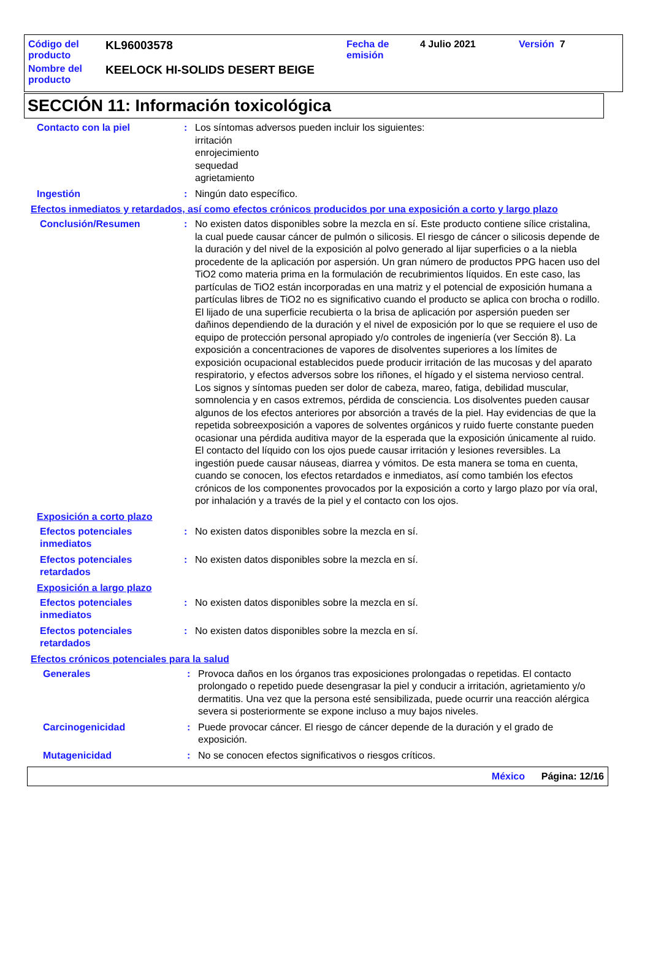| Código del producto | KL96003578 | Fecha de emisión | 4 Julio 2021 | Versión 7 |
| Nombre del producto | KEELOCK HI-SOLIDS DESERT BEIGE | | | |
SECCIÓN 11: Información toxicológica
Contacto con la piel : Los síntomas adversos pueden incluir los siguientes:
irritación
enrojecimiento
sequedad
agrietamiento
Ingestión : Ningún dato específico.
Efectos inmediatos y retardados, así como efectos crónicos producidos por una exposición a corto y largo plazo
Conclusión/Resumen : No existen datos disponibles sobre la mezcla en sí. Este producto contiene sílice cristalina, la cual puede causar cáncer de pulmón o silicosis. El riesgo de cáncer o silicosis depende de la duración y del nivel de la exposición al polvo generado al lijar superficies o a la niebla procedente de la aplicación por aspersión. Un gran número de productos PPG hacen uso del TiO2 como materia prima en la formulación de recubrimientos líquidos. En este caso, las partículas de TiO2 están incorporadas en una matriz y el potencial de exposición humana a partículas libres de TiO2 no es significativo cuando el producto se aplica con brocha o rodillo. El lijado de una superficie recubierta o la brisa de aplicación por aspersión pueden ser dañinos dependiendo de la duración y el nivel de exposición por lo que se requiere el uso de equipo de protección personal apropiado y/o controles de ingeniería (ver Sección 8). La exposición a concentraciones de vapores de disolventes superiores a los límites de exposición ocupacional establecidos puede producir irritación de las mucosas y del aparato respiratorio, y efectos adversos sobre los riñones, el hígado y el sistema nervioso central. Los signos y síntomas pueden ser dolor de cabeza, mareo, fatiga, debilidad muscular, somnolencia y en casos extremos, pérdida de consciencia. Los disolventes pueden causar algunos de los efectos anteriores por absorción a través de la piel. Hay evidencias de que la repetida sobreexposición a vapores de solventes orgánicos y ruido fuerte constante pueden ocasionar una pérdida auditiva mayor de la esperada que la exposición únicamente al ruido. El contacto del líquido con los ojos puede causar irritación y lesiones reversibles. La ingestión puede causar náuseas, diarrea y vómitos. De esta manera se toma en cuenta, cuando se conocen, los efectos retardados e inmediatos, así como también los efectos crónicos de los componentes provocados por la exposición a corto y largo plazo por vía oral, por inhalación y a través de la piel y el contacto con los ojos.
Exposición a corto plazo
Efectos potenciales inmediatos
: No existen datos disponibles sobre la mezcla en sí.
Efectos potenciales retardados
: No existen datos disponibles sobre la mezcla en sí.
Exposición a largo plazo
Efectos potenciales inmediatos
: No existen datos disponibles sobre la mezcla en sí.
Efectos potenciales retardados
: No existen datos disponibles sobre la mezcla en sí.
Efectos crónicos potenciales para la salud
Generales : Provoca daños en los órganos tras exposiciones prolongadas o repetidas. El contacto prolongado o repetido puede desengrasar la piel y conducir a irritación, agrietamiento y/o dermatitis. Una vez que la persona esté sensibilizada, puede ocurrir una reacción alérgica severa si posteriormente se expone incluso a muy bajos niveles.
Carcinogenicidad : Puede provocar cáncer. El riesgo de cáncer depende de la duración y el grado de exposición.
Mutagenicidad : No se conocen efectos significativos o riesgos críticos.
México Página: 12/16